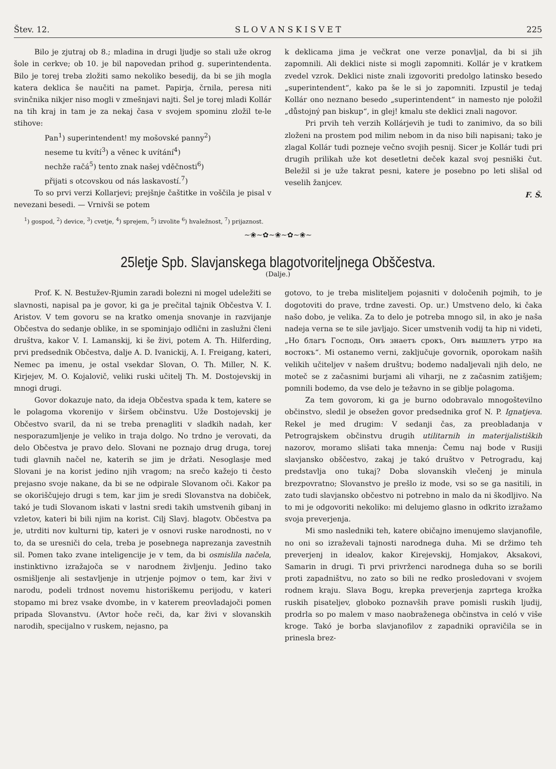Štev. 12. S L O V A N S K I S V E T 225
Bilo je zjutraj ob 8.; mladina in drugi ljudje so stali uže okrog šole in cerkve; ob 10. je bil napovedan prihod g. superintendenta. Bilo je torej treba zložiti samo nekoliko besedij, da bi se jih mogla katera deklica še naučiti na pamet. Papirja, črnila, peresa niti svinčnika nikjer niso mogli v zmešnjavi najti. Šel je torej mladi Kollár na tih kraj in tam je za nekaj časa v svojem spominu zložil te-le stihove:
Pan<sup>1</sup>) superintendent! my mošovské panny<sup>2</sup>)
neseme tu kvítí<sup>3</sup>) a věnec k uvítání<sup>4</sup>)
nechže račá<sup>5</sup>) tento znak našej vděčnosti<sup>6</sup>)
přijati s otcovskou od nás laskavostí.<sup>7</sup>)
To so prvi verzi Kollarjevi; prejšnje čaštitke in voščila je pisal v nevezani besedi. — Vrnivši se potem
<sup>1</sup>) gospod, <sup>2</sup>) device, <sup>3</sup>) cvetje, <sup>4</sup>) sprejem, <sup>5</sup>) izvolite <sup>6</sup>) hvaležnost, <sup>7</sup>) prijaznost.
k deklicama jima je večkrat one verze ponavljal, da bi si jih zapomnili. Ali deklici niste si mogli zapomniti. Kollár je v kratkem zvedel vzrok. Deklici niste znali izgovoriti predolgo latinsko besedo „superintendent“, kako pa še le si jo zapomniti. Izpustil je tedaj Kollár ono neznano besedo „superintendent“ in namesto nje položil „důstojný pan biskup“, in glej! kmalu ste deklici znali nagovor.
Pri prvih teh verzih Kollárjevih je tudi to zanimivo, da so bili zloženi na prostem pod milim nebom in da niso bili napisani; tako je zlagal Kollár tudi pozneje večno svojih pesnij. Sicer je Kollár tudi pri drugih prilikah uže kot desetletni deček kazal svoj pesniški čut. Beležil si je uže takrat pesni, katere je posebno po leti slišal od veselih žanjcev.
F. Š.
~❀~✿~❀~✿~❀~
25letje Spb. Slavjanskega blagotvoriteljnega Obščestva.
(Dalje.)
Prof. K. N. Bestužev-Rjumin zaradi bolezni ni mogel udeležiti se slavnosti, napisal pa je govor, ki ga je prečital tajnik Občestva V. I. Aristov. V tem govoru se na kratko omenja snovanje in razvijanje Občestva do sedanje oblike, in se spominjajo odlični in zaslužni členi društva, kakor V. I. Lamanskij, ki še živi, potem A. Th. Hilferding, prvi predsednik Občestva, dalje A. D. Ivanickij, A. I. Freigang, kateri, Nemec pa imenu, je ostal vsekdar Slovan, O. Th. Miller, N. K. Kirjejev, M. O. Kojalovič, veliki ruski učitelj Th. M. Dostojevskij in mnogi drugi.
Govor dokazuje nato, da ideja Občestva spada k tem, katere se le polagoma vkorenijo v širšem občinstvu. Uže Dostojevskij je Občestvo svaril, da ni se treba prenagliti v sladkih nadah, ker nesporazumljenje je veliko in traja dolgo. No trdno je verovati, da delo Občestva je pravo delo. Slovani ne poznajo drug druga, torej tudi glavnih načel ne, katerih se jim je držati. Nesoglasje med Slovani je na korist jedino njih vragom; na srečo kažejo ti često prejasno svoje nakane, da bi se ne odpirale Slovanom oči. Kakor pa se okoriščujejo drugi s tem, kar jim je sredi Slovanstva na dobiček, takó je tudi Slovanom iskati v lastni sredi takih umstvenih gibanj in vzletov, kateri bi bili njim na korist. Cilj Slavj. blagotv. Občestva pa je, utrditi nov kulturni tip, kateri je v osnovi ruske narodnosti, no v to, da se uresniči do cela, treba je posebnega naprezanja zavestnih sil. Pomen tako zvane inteligencije je v tem, da bi osmislila načela, instinktivno izražajoča se v narodnem življenju. Jedino tako osmišljenje ali sestavljenje in utrjenje pojmov o tem, kar živi v narodu, podeli trdnost novemu historiškemu perijodu, v kateri stopamo mi brez vsake dvombe, in v katerem preovladajoči pomen pripada Slovanstvu. (Avtor hoče reči, da, kar živi v slovanskih narodih, specijalno v ruskem, nejasno, pa
gotovo, to je treba misliteljem pojasniti v določenih pojmih, to je dogotoviti do prave, trdne zavesti. Op. ur.) Umstveno delo, ki čaka našo dobo, je velika. Za to delo je potreba mnogo sil, in ako je naša nadeja verna se te sile javljajo. Sicer umstvenih vodij ta hip ni videti, „Но благъ Господь, Онъ знаетъ срокъ, Онъ вышлетъ утро на востокъ“. Mi ostanemo verni, zaključuje govornik, oporokam naših velikih učiteljev v našem društvu; bodemo nadaljevali njih delo, ne moteč se z začasnimi burjami ali viharji, ne z začasnim zatišjem; pomnili bodemo, da vse delo je težavno in se giblje polagoma.
Za tem govorom, ki ga je burno odobravalo mnogoštevilno občinstvo, sledil je obsežen govor predsednika grof N. P. Ignatjeva. Rekel je med drugim: V sedanji čas, za preobladanja v Petrograjskem občinstvu drugih utilitarnih in materijalistiških nazorov, moramo slišati taka mnenja: Čemu naj bode v Rusiji slavjansko obščestvo, zakaj je takó društvo v Petrogradu, kaj predstavlja ono tukaj? Doba slovanskih vlečenj je minula brezpovratno; Slovanstvo je prešlo iz mode, vsi so se ga nasitili, in zato tudi slavjansko občestvo ni potrebno in malo da ni škodljivo. Na to mi je odgovoriti nekoliko: mi delujemo glasno in odkrito izražamo svoja preverjenja.
Mi smo nasledniki teh, katere običajno imenujemo slavjanofile, no oni so izraževali tajnosti narodnega duha. Mi se držimo teh preverjenj in idealov, kakor Kirejevskij, Homjakov, Aksakovi, Samarin in drugi. Ti prvi privrženci narodnega duha so se borili proti zapadništvu, no zato so bili ne redko prosledovani v svojem rodnem kraju. Slava Bogu, krepka preverjenja zaprtega krožka ruskih pisateljev, globoko poznavših prave pomisli ruskih ljudij, prodrla so po malem v maso naobraženega občinstva in celó v više kroge. Takó je borba slavjanofilov z zapadniki opravičila se in prinesla brez-